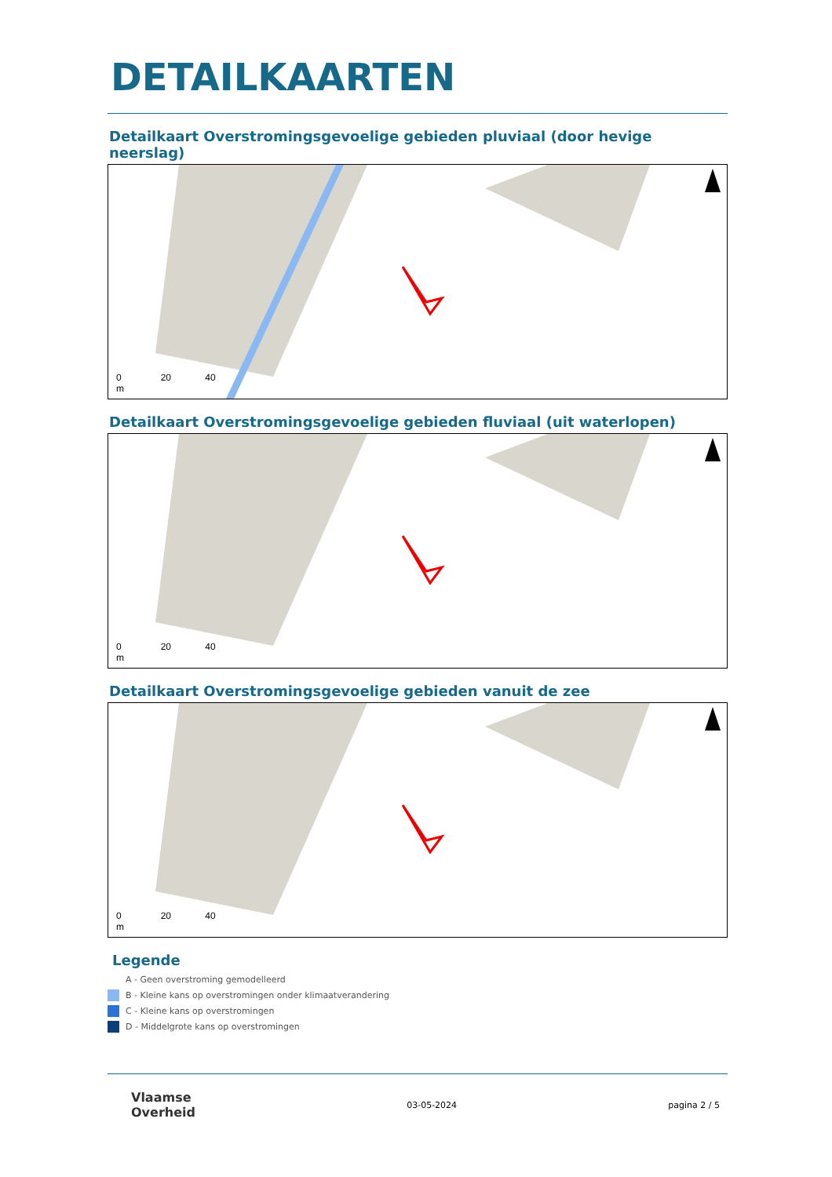DETAILKAARTEN
Detailkaart Overstromingsgevoelige gebieden pluviaal (door hevige neerslag)
0 20 40
m
Detailkaart Overstromingsgevoelige gebieden fluviaal (uit waterlopen)
0 20 40
m
Detailkaart Overstromingsgevoelige gebieden vanuit de zee
0 20 40
m
Legende
A - Geen overstroming gemodelleerd
B - Kleine kans op overstromingen onder klimaatverandering
C - Kleine kans op overstromingen
D - Middelgrote kans op overstromingen
Vlaamse
Overheid
03-05-2024 pagina 2 / 5